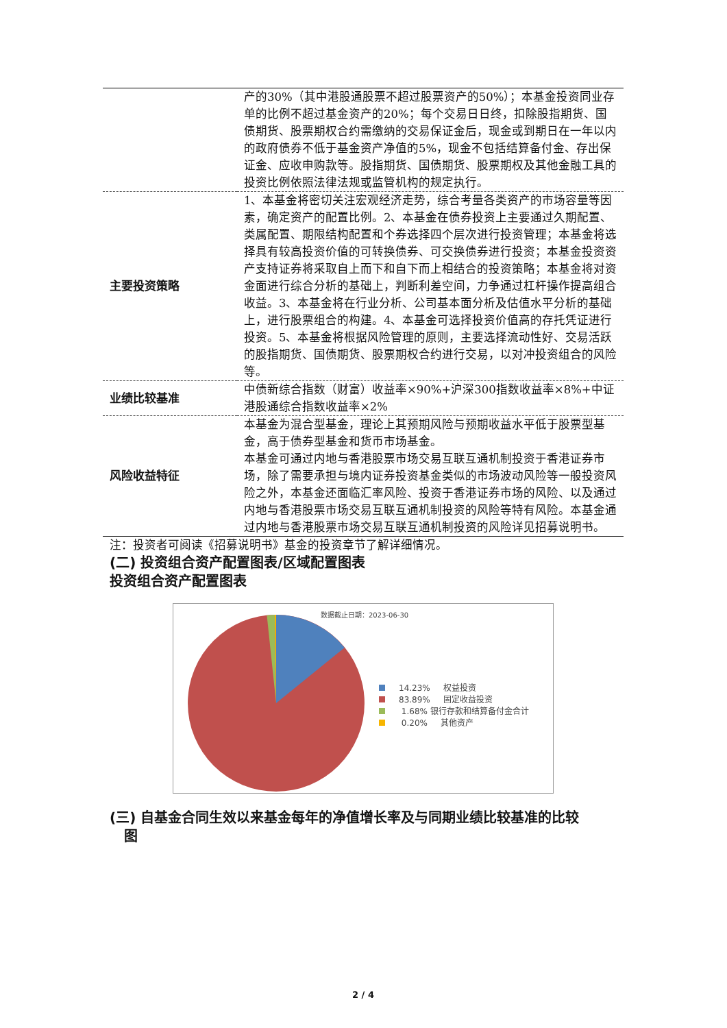| | 产的30%（其中港股通股票不超过股票资产的50%）；本基金投资同业存单的比例不超过基金资产的20%；每个交易日日终，扣除股指期货、国债期货、股票期权合约需缴纳的交易保证金后，现金或到期日在一年以内的政府债券不低于基金资产净值的5%，现金不包括结算备付金、存出保证金、应收申购款等。股指期货、国债期货、股票期权及其他金融工具的投资比例依照法律法规或监管机构的规定执行。 |
| 主要投资策略 | 1、本基金将密切关注宏观经济走势，综合考量各类资产的市场容量等因素，确定资产的配置比例。2、本基金在债券投资上主要通过久期配置、类属配置、期限结构配置和个券选择四个层次进行投资管理；本基金将选择具有较高投资价值的可转换债券、可交换债券进行投资；本基金投资资产支持证券将采取自上而下和自下而上相结合的投资策略；本基金将对资金面进行综合分析的基础上，判断利差空间，力争通过杠杆操作提高组合收益。3、本基金将在行业分析、公司基本面分析及估值水平分析的基础上，进行股票组合的构建。4、本基金可选择投资价值高的存托凭证进行投资。5、本基金将根据风险管理的原则，主要选择流动性好、交易活跃的股指期货、国债期货、股票期权合约进行交易，以对冲投资组合的风险等。 |
| 业绩比较基准 | 中债新综合指数（财富）收益率×90%+沪深300指数收益率×8%+中证港股通综合指数收益率×2% |
| 风险收益特征 | 本基金为混合型基金，理论上其预期风险与预期收益水平低于股票型基金，高于债券型基金和货币市场基金。 本基金可通过内地与香港股票市场交易互联互通机制投资于香港证券市场，除了需要承担与境内证券投资基金类似的市场波动风险等一般投资风险之外，本基金还面临汇率风险、投资于香港证券市场的风险、以及通过内地与香港股票市场交易互联互通机制投资的风险等特有风险。本基金通过内地与香港股票市场交易互联互通机制投资的风险详见招募说明书。 |
注：投资者可阅读《招募说明书》基金的投资章节了解详细情况。
(二) 投资组合资产配置图表/区域配置图表
投资组合资产配置图表
数据截止日期：2023-06-30
14.23% 权益投资
83.89% 固定收益投资
1.68% 银行存款和结算备付金合计
0.20% 其他资产
(三) 自基金合同生效以来基金每年的净值增长率及与同期业绩比较基准的比较
图
2 / 4